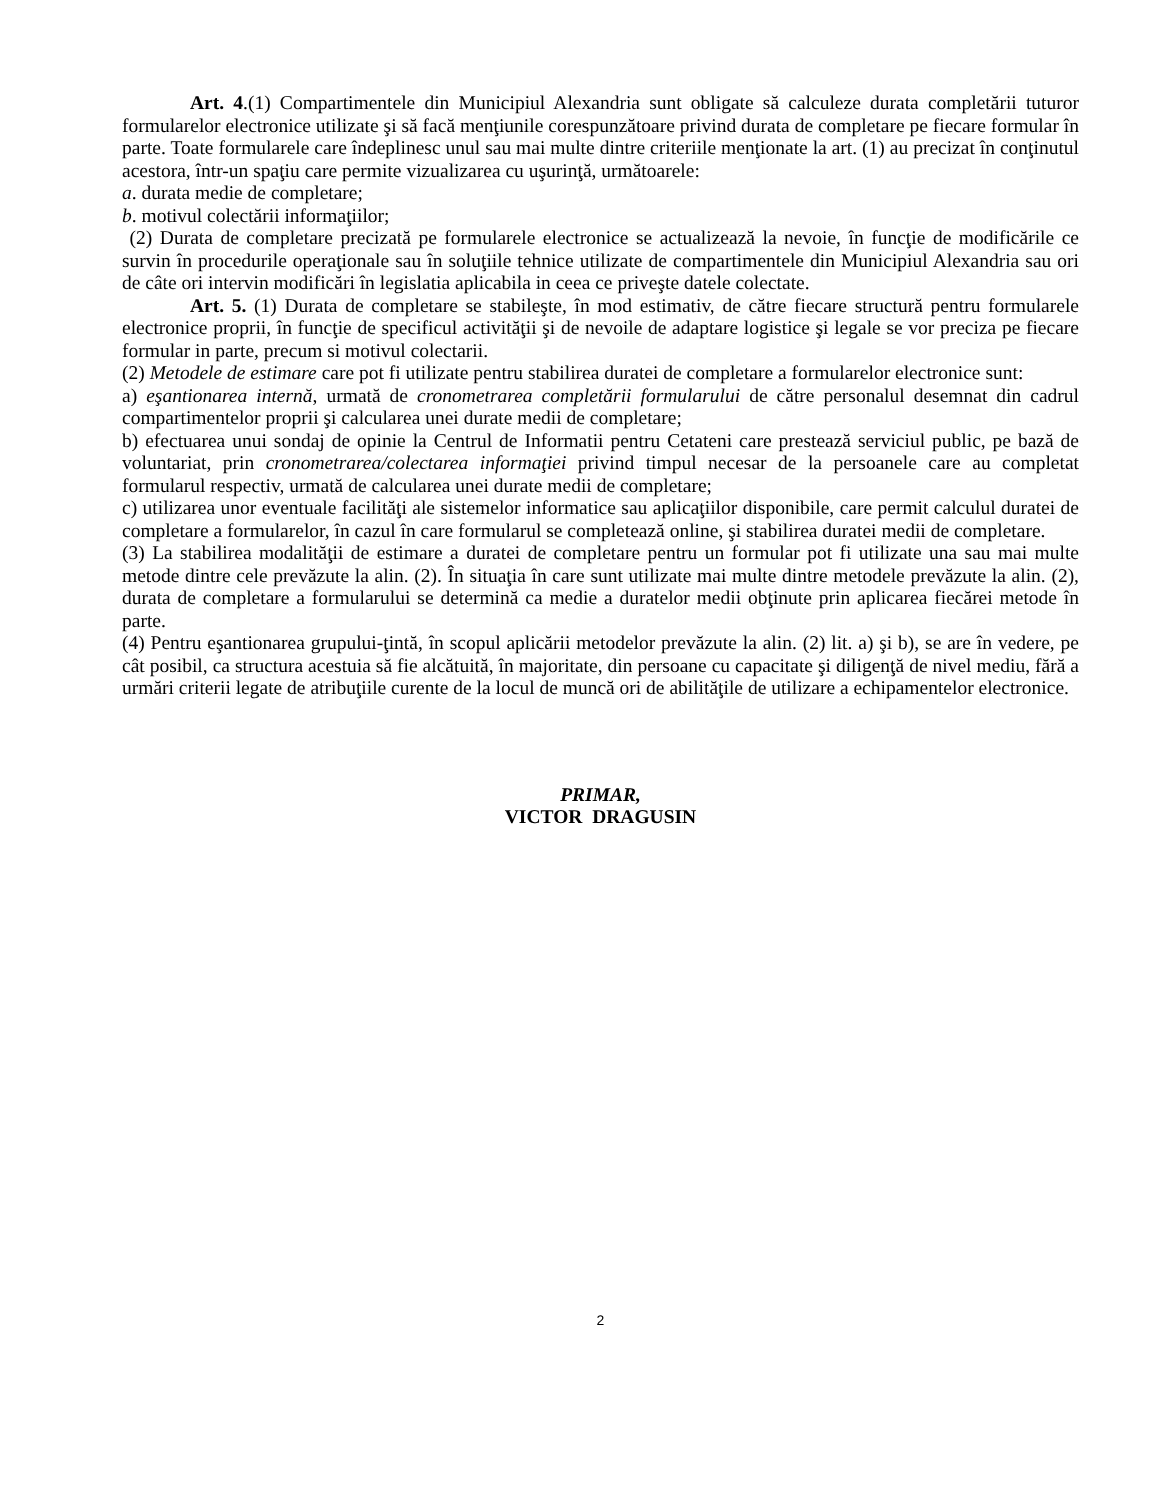Art. 4.(1) Compartimentele din Municipiul Alexandria sunt obligate să calculeze durata completării tuturor formularelor electronice utilizate şi să facă menţiunile corespunzătoare privind durata de completare pe fiecare formular în parte. Toate formularele care îndeplinesc unul sau mai multe dintre criteriile menţionate la art. (1) au precizat în conţinutul acestora, într-un spaţiu care permite vizualizarea cu uşurinţă, următoarele:
a. durata medie de completare;
b. motivul colectării informaţiilor;
(2) Durata de completare precizată pe formularele electronice se actualizează la nevoie, în funcţie de modificările ce survin în procedurile operaţionale sau în soluţiile tehnice utilizate de compartimentele din Municipiul Alexandria sau ori de câte ori intervin modificări în legislatia aplicabila in ceea ce priveşte datele colectate.
Art. 5. (1) Durata de completare se stabileşte, în mod estimativ, de către fiecare structură pentru formularele electronice proprii, în funcţie de specificul activităţii şi de nevoile de adaptare logistice şi legale se vor preciza pe fiecare formular in parte, precum si motivul colectarii.
(2) Metodele de estimare care pot fi utilizate pentru stabilirea duratei de completare a formularelor electronice sunt:
a) eşantionarea internă, urmată de cronometrarea completării formularului de către personalul desemnat din cadrul compartimentelor proprii şi calcularea unei durate medii de completare;
b) efectuarea unui sondaj de opinie la Centrul de Informatii pentru Cetateni care prestează serviciul public, pe bază de voluntariat, prin cronometrarea/colectarea informaţiei privind timpul necesar de la persoanele care au completat formularul respectiv, urmată de calcularea unei durate medii de completare;
c) utilizarea unor eventuale facilităţi ale sistemelor informatice sau aplicaţiilor disponibile, care permit calculul duratei de completare a formularelor, în cazul în care formularul se completează online, şi stabilirea duratei medii de completare.
(3) La stabilirea modalităţii de estimare a duratei de completare pentru un formular pot fi utilizate una sau mai multe metode dintre cele prevăzute la alin. (2). În situaţia în care sunt utilizate mai multe dintre metodele prevăzute la alin. (2), durata de completare a formularului se determină ca medie a duratelor medii obţinute prin aplicarea fiecărei metode în parte.
(4) Pentru eşantionarea grupului-ţintă, în scopul aplicării metodelor prevăzute la alin. (2) lit. a) şi b), se are în vedere, pe cât posibil, ca structura acestuia să fie alcătuită, în majoritate, din persoane cu capacitate şi diligenţă de nivel mediu, fără a urmări criterii legate de atribuţiile curente de la locul de muncă ori de abilităţile de utilizare a echipamentelor electronice.
PRIMAR,
VICTOR DRAGUSIN
2